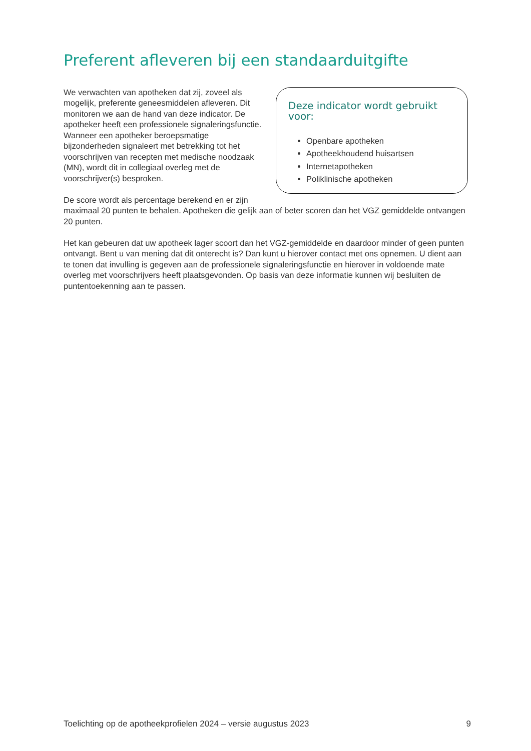Preferent afleveren bij een standaarduitgifte
Deze indicator wordt gebruikt voor:
Openbare apotheken
Apotheekhoudend huisartsen
Internetapotheken
Poliklinische apotheken
We verwachten van apotheken dat zij, zoveel als mogelijk, preferente geneesmiddelen afleveren. Dit monitoren we aan de hand van deze indicator. De apotheker heeft een professionele signaleringsfunctie. Wanneer een apotheker beroepsmatige bijzonderheden signaleert met betrekking tot het voorschrijven van recepten met medische noodzaak (MN), wordt dit in collegiaal overleg met de voorschrijver(s) besproken.
De score wordt als percentage berekend en er zijn maximaal 20 punten te behalen. Apotheken die gelijk aan of beter scoren dan het VGZ gemiddelde ontvangen 20 punten.
Het kan gebeuren dat uw apotheek lager scoort dan het VGZ-gemiddelde en daardoor minder of geen punten ontvangt. Bent u van mening dat dit onterecht is? Dan kunt u hierover contact met ons opnemen. U dient aan te tonen dat invulling is gegeven aan de professionele signaleringsfunctie en hierover in voldoende mate overleg met voorschrijvers heeft plaatsgevonden. Op basis van deze informatie kunnen wij besluiten de puntentoekenning aan te passen.
Toelichting op de apotheekprofielen 2024 – versie augustus 2023 9